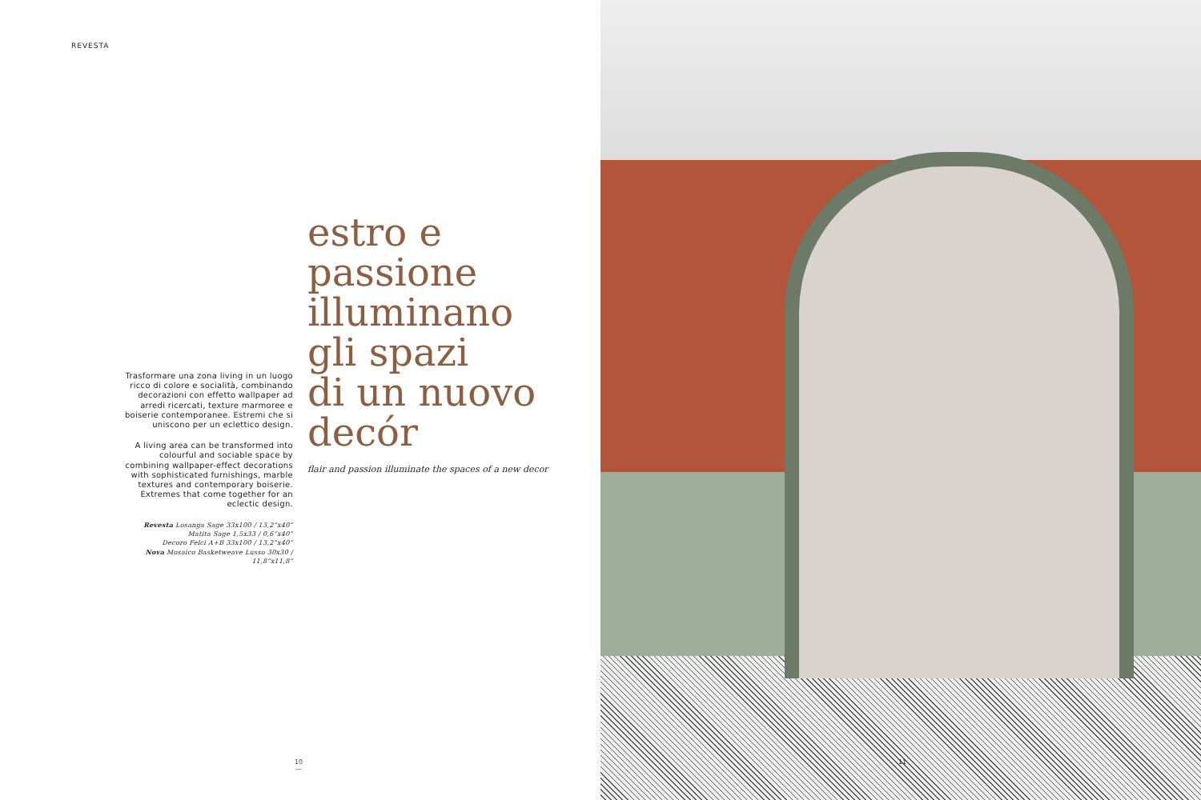REVESTA
Trasformare una zona living in un luogo ricco di colore e socialità, combinando decorazioni con effetto wallpaper ad arredi ricercati, texture marmoree e boiserie contemporanee. Estremi che si uniscono per un eclettico design.
A living area can be transformed into colourful and sociable space by combining wallpaper-effect decorations with sophisticated furnishings, marble textures and contemporary boiserie. Extremes that come together for an eclectic design.
Revesta Losanga Sage 33x100 / 13,2”x40”
Matita Sage 1,5x33 / 0,6”x40”
Decoro Felci A+B 33x100 / 13,2”x40”
Nova Mosaico Basketweave Lusso 30x30 / 11,8”x11,8”
estro e
passione
illuminano
gli spazi
di un nuovo
decór
flair and passion illuminate the spaces of a new decor
10
—
11